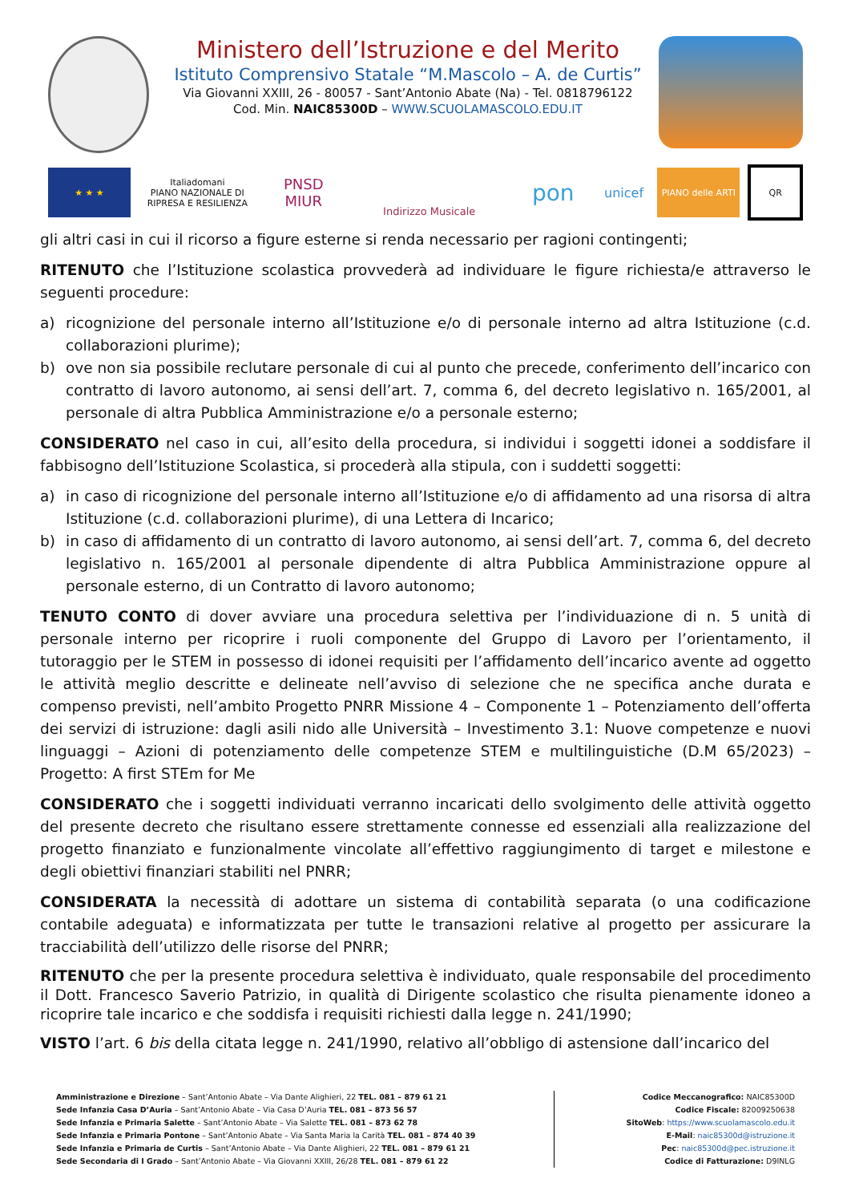Ministero dell’Istruzione e del Merito
Istituto Comprensivo Statale “M.Mascolo – A. de Curtis”
Via Giovanni XXIII, 26 - 80057 - Sant’Antonio Abate (Na) - Tel. 0818796122
Cod. Min. NAIC85300D – WWW.SCUOLAMASCOLO.EDU.IT
★ ★ ★
Italiadomani
PIANO NAZIONALE DI RIPRESA E RESILIENZA
PNSD
MIUR
Indirizzo Musicale
pon
unicef
PIANO delle ARTI
QR
gli altri casi in cui il ricorso a figure esterne si renda necessario per ragioni contingenti;
RITENUTO che l’Istituzione scolastica provvederà ad individuare le figure richiesta/e attraverso le seguenti procedure:
a) ricognizione del personale interno all’Istituzione e/o di personale interno ad altra Istituzione (c.d. collaborazioni plurime);
b) ove non sia possibile reclutare personale di cui al punto che precede, conferimento dell’incarico con contratto di lavoro autonomo, ai sensi dell’art. 7, comma 6, del decreto legislativo n. 165/2001, al personale di altra Pubblica Amministrazione e/o a personale esterno;
CONSIDERATO nel caso in cui, all’esito della procedura, si individui i soggetti idonei a soddisfare il fabbisogno dell’Istituzione Scolastica, si procederà alla stipula, con i suddetti soggetti:
a) in caso di ricognizione del personale interno all’Istituzione e/o di affidamento ad una risorsa di altra Istituzione (c.d. collaborazioni plurime), di una Lettera di Incarico;
b) in caso di affidamento di un contratto di lavoro autonomo, ai sensi dell’art. 7, comma 6, del decreto legislativo n. 165/2001 al personale dipendente di altra Pubblica Amministrazione oppure al personale esterno, di un Contratto di lavoro autonomo;
TENUTO CONTO di dover avviare una procedura selettiva per l’individuazione di n. 5 unità di personale interno per ricoprire i ruoli componente del Gruppo di Lavoro per l’orientamento, il tutoraggio per le STEM in possesso di idonei requisiti per l’affidamento dell’incarico avente ad oggetto le attività meglio descritte e delineate nell’avviso di selezione che ne specifica anche durata e compenso previsti, nell’ambito Progetto PNRR Missione 4 – Componente 1 – Potenziamento dell’offerta dei servizi di istruzione: dagli asili nido alle Università – Investimento 3.1: Nuove competenze e nuovi linguaggi – Azioni di potenziamento delle competenze STEM e multilinguistiche (D.M 65/2023) – Progetto: A first STEm for Me
CONSIDERATO che i soggetti individuati verranno incaricati dello svolgimento delle attività oggetto del presente decreto che risultano essere strettamente connesse ed essenziali alla realizzazione del progetto finanziato e funzionalmente vincolate all’effettivo raggiungimento di target e milestone e degli obiettivi finanziari stabiliti nel PNRR;
CONSIDERATA la necessità di adottare un sistema di contabilità separata (o una codificazione contabile adeguata) e informatizzata per tutte le transazioni relative al progetto per assicurare la tracciabilità dell’utilizzo delle risorse del PNRR;
RITENUTO che per la presente procedura selettiva è individuato, quale responsabile del procedimento il Dott. Francesco Saverio Patrizio, in qualità di Dirigente scolastico che risulta pienamente idoneo a ricoprire tale incarico e che soddisfa i requisiti richiesti dalla legge n. 241/1990;
VISTO l’art. 6 bis della citata legge n. 241/1990, relativo all’obbligo di astensione dall’incarico del
Amministrazione e Direzione – Sant’Antonio Abate – Via Dante Alighieri, 22 TEL. 081 – 879 61 21
Sede Infanzia Casa D’Auria – Sant’Antonio Abate – Via Casa D’Auria TEL. 081 – 873 56 57
Sede Infanzia e Primaria Salette – Sant’Antonio Abate – Via Salette TEL. 081 – 873 62 78
Sede Infanzia e Primaria Pontone – Sant’Antonio Abate – Via Santa Maria la Carità TEL. 081 – 874 40 39
Sede Infanzia e Primaria de Curtis – Sant’Antonio Abate – Via Dante Alighieri, 22 TEL. 081 – 879 61 21
Sede Secondaria di I Grado – Sant’Antonio Abate – Via Giovanni XXIII, 26/28 TEL. 081 – 879 61 22
Codice Meccanografico: NAIC85300D
Codice Fiscale: 82009250638
SitoWeb: https://www.scuolamascolo.edu.it
E-Mail: naic85300d@istruzione.it
Pec: naic85300d@pec.istruzione.it
Codice di Fatturazione: D9INLG